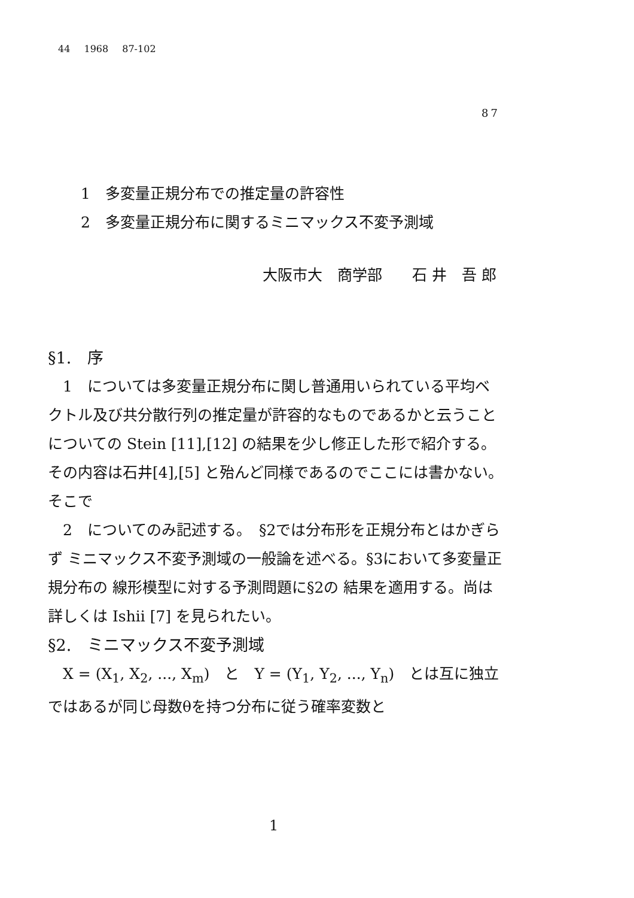44 1968 87-102
87
1　多変量正規分布での推定量の許容性
2　多変量正規分布に関するミニマックス不変予測域
大阪市大　商学部　　石 井　吾 郎
§1.　序
　1　については多変量正規分布に関し普通用いられている平均ベクトル及び共分散行列の推定量が許容的なものであるかと云うことについての Stein [11],[12] の結果を少し修正した形で紹介する。その内容は石井[4],[5] と殆んど同様であるのでここには書かない。　そこで
　2　についてのみ記述する。　§2では分布形を正規分布とはかぎらず ミニマックス不変予測域の一般論を述べる。§3において多変量正規分布の 線形模型に対する予測問題に§2の 結果を適用する。尚は詳しくは Ishii [7] を見られたい。
§2.　ミニマックス不変予測域
　X = (X<sub>1</sub>, X<sub>2</sub>, ..., X<sub>m</sub>)　と　Y = (Y<sub>1</sub>, Y<sub>2</sub>, ..., Y<sub>n</sub>)　とは互に独立ではあるが同じ母数θを持つ分布に従う確率変数と
1